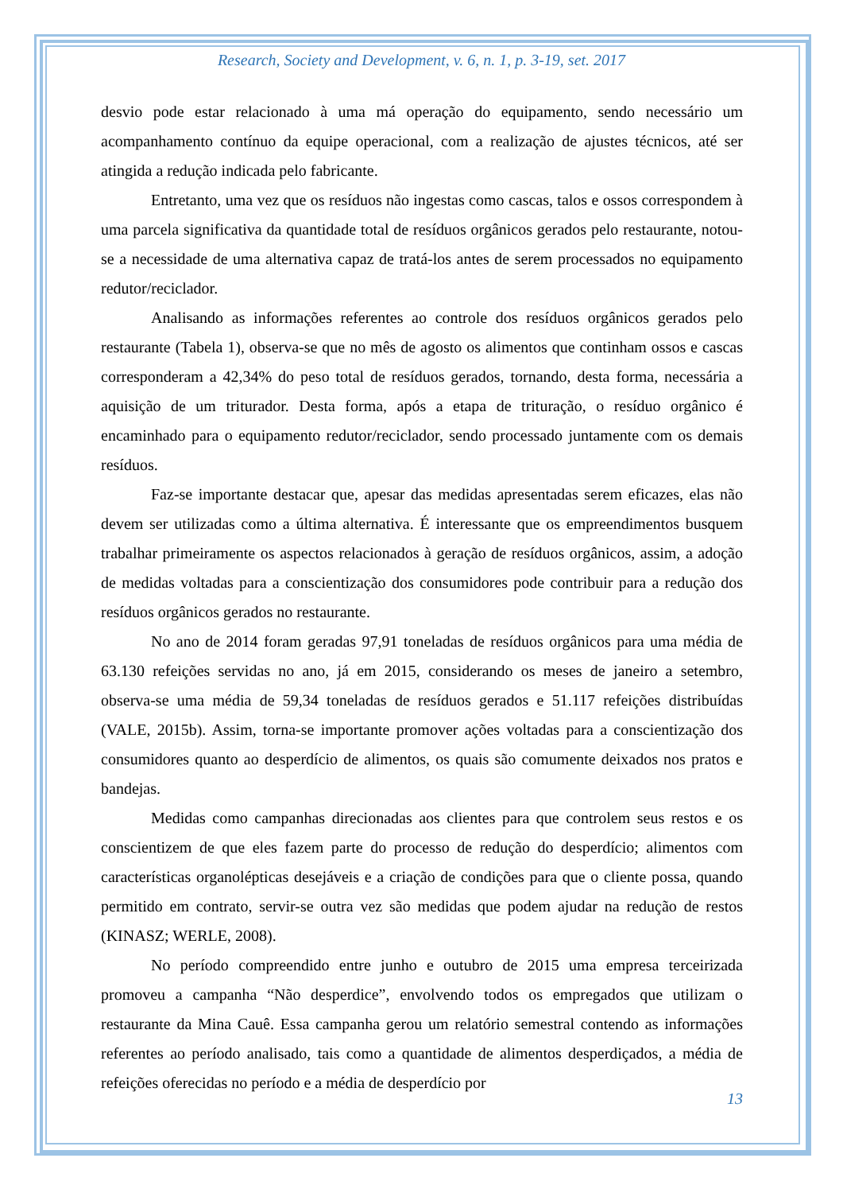Research, Society and Development, v. 6, n. 1, p. 3-19, set. 2017
desvio pode estar relacionado à uma má operação do equipamento, sendo necessário um acompanhamento contínuo da equipe operacional, com a realização de ajustes técnicos, até ser atingida a redução indicada pelo fabricante.
Entretanto, uma vez que os resíduos não ingestas como cascas, talos e ossos correspondem à uma parcela significativa da quantidade total de resíduos orgânicos gerados pelo restaurante, notou-se a necessidade de uma alternativa capaz de tratá-los antes de serem processados no equipamento redutor/reciclador.
Analisando as informações referentes ao controle dos resíduos orgânicos gerados pelo restaurante (Tabela 1), observa-se que no mês de agosto os alimentos que continham ossos e cascas corresponderam a 42,34% do peso total de resíduos gerados, tornando, desta forma, necessária a aquisição de um triturador. Desta forma, após a etapa de trituração, o resíduo orgânico é encaminhado para o equipamento redutor/reciclador, sendo processado juntamente com os demais resíduos.
Faz-se importante destacar que, apesar das medidas apresentadas serem eficazes, elas não devem ser utilizadas como a última alternativa. É interessante que os empreendimentos busquem trabalhar primeiramente os aspectos relacionados à geração de resíduos orgânicos, assim, a adoção de medidas voltadas para a conscientização dos consumidores pode contribuir para a redução dos resíduos orgânicos gerados no restaurante.
No ano de 2014 foram geradas 97,91 toneladas de resíduos orgânicos para uma média de 63.130 refeições servidas no ano, já em 2015, considerando os meses de janeiro a setembro, observa-se uma média de 59,34 toneladas de resíduos gerados e 51.117 refeições distribuídas (VALE, 2015b). Assim, torna-se importante promover ações voltadas para a conscientização dos consumidores quanto ao desperdício de alimentos, os quais são comumente deixados nos pratos e bandejas.
Medidas como campanhas direcionadas aos clientes para que controlem seus restos e os conscientizem de que eles fazem parte do processo de redução do desperdício; alimentos com características organolépticas desejáveis e a criação de condições para que o cliente possa, quando permitido em contrato, servir-se outra vez são medidas que podem ajudar na redução de restos (KINASZ; WERLE, 2008).
No período compreendido entre junho e outubro de 2015 uma empresa terceirizada promoveu a campanha “Não desperdice”, envolvendo todos os empregados que utilizam o restaurante da Mina Cauê. Essa campanha gerou um relatório semestral contendo as informações referentes ao período analisado, tais como a quantidade de alimentos desperdiçados, a média de refeições oferecidas no período e a média de desperdício por
13